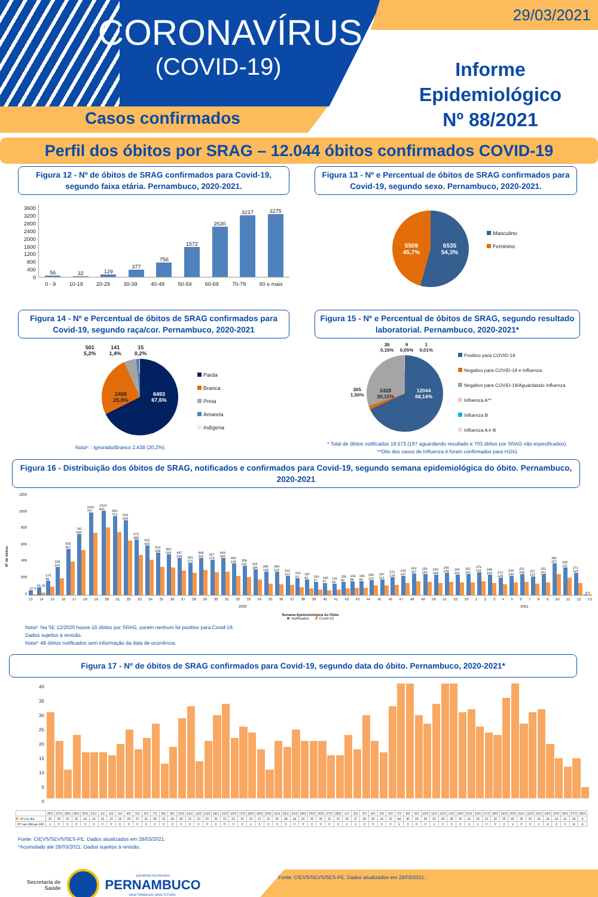CORONAVÍRUS
(COVID-19)
Casos confirmados
29/03/2021
Informe Epidemiológico
Nº 88/2021
Perfil dos óbitos por SRAG – 12.044 óbitos confirmados COVID-19
Figura 12 - Nº de óbitos de SRAG confirmados para Covid-19, segundo faixa etária. Pernambuco, 2020-2021.
3600
3200
2800
2400
2000
1600
1200
800
400
0
56
32
129
377
756
1572
2630
3217
3275
0 - 9 10-19 20-29 30-39 40-49 50-59 60-69 70-79 80 e mais
Figura 13 - Nº e Percentual de óbitos de SRAG confirmados para Covid-19, segundo sexo. Pernambuco, 2020-2021.
5509
45,7% 6535
54,3%
Masculino
Feminino
Figura 14 - Nº e Percentual de óbitos de SRAG confirmados para Covid-19, segundo raça/cor. Pernambuco, 2020-2021
501
5,2% 141
1,4% 15
0,2%
2456
25,6% 6493
67,6%
Parda
Branca
Preta
Amarela
Indígena
Nota¹: : Ignorado/Branco 2.438 (20,2%).
Figura 15 - Nº e Percentual de óbitos de SRAG, segundo resultado laboratorial. Pernambuco, 2020-2021*
26
0,15% 9
0,05% 1
0,01%
265
1,50%
5328
30,15% 12044
68,14%
Positivo para COVID-19
Negativo para COVID-19 e Influenza
Negativo para COVID-19/Aguardando Influenza
Influenza A**
Influenza B
Influenza A e B
* Total de óbitos notificados 18.573 (197 aguardando resultado e 703 óbitos por SRAG não especificados).
**Oito dos casos de Influenza A foram confirmados para H1N1
Figura 16 - Distribuição dos óbitos de SRAG, notificados e confirmados para Covid-19, segundo semana epidemiológica do óbito. Pernambuco, 2020-2021
Nº de óbitos
1200
1000
800
600
400
200
0
57 5
91 32
174 98
338 206
555 407
740 546
1000 757
1020 821
959 763
904 656
672 489
602 429
514 338
492 336
447 294
391 270
448 302
427 279
449 285
383 234
358 215
315 186
285 135
284 131
232 122
201 92
187 82
160 67
146 57
141 68
156 82
164 88
165 89
184 113
187 113
221 124
234 147
262 167
256 159
246 148
266 158
246 152
252 152
279 164
248 146
213 128
234 149
251 158
227 137
251 151
381 257
335 211
271 145
8 4
13 14 15 16 17 18 19 20 21 22 23 24 25 26 27 28 29 30 31 32 33 34 35 36 37 38 39 40 41 42 43 44 45 46 47 48 49 50 51 52 53 1 2 3 4 5 6 7 8 9 10 11 12 13
2020 2021
Semana Epidemiológica do Óbito
Notificados Covid-19
Nota¹: Na SE 12/2020 houve 16 óbitos por SRAG, porém nenhum foi positivo para Covid-19.
Dados sujeitos à revisão.
Nota²: 48 óbitos notificados sem informação da data de ocorrência.
Figura 17 - Nº de óbitos de SRAG confirmados para Covid-19, segundo data do óbito. Pernambuco, 2020-2021*
40
35
30
25
20
15
10
5
0
| | 26/1 | 27/1 | 28/1 | 29/1 | 30/1 | 31/1 | 1/2 | 2/2 | 3/2 | 4/2 | 5/2 | 6/2 | 7/2 | 8/2 | 9/2 | 10/2 | 11/2 | 12/2 | 13/2 | 14/2 | 15/2 | 16/2 | 17/2 | 18/2 | 19/2 | 20/2 | 21/2 | 22/2 | 23/2 | 24/2 | 25/2 | 26/2 | 27/2 | 28/2 | 1/3 | 2/3 | 3/3 | 4/3 | 5/3 | 6/3 | 7/3 | 8/3 | 9/3 | 10/3 | 11/3 | 12/3 | 13/3 | 14/3 | 15/3 | 16/3 | 17/3 | 18/3 | 19/3 | 20/3 | 21/3 | 22/3 | 23/3 | 24/3 | 25/3 | 26/3 | 27/3 | 28/3 |
| Nº por dia | 30 | 20 | 10 | 22 | 16 | 16 | 16 | 15 | 19 | 24 | 17 | 21 | 26 | 12 | 18 | 28 | 32 | 13 | 20 | 29 | 33 | 21 | 25 | 23 | 17 | 10 | 20 | 18 | 24 | 20 | 20 | 20 | 15 | 15 | 22 | 17 | 29 | 20 | 16 | 32 | 44 | 40 | 29 | 26 | 33 | 40 | 45 | 30 | 31 | 25 | 23 | 22 | 35 | 45 | 26 | 30 | 31 | 19 | 14 | 11 | 14 | 4 |
| Nº nas últimas 24h | 1 | 0 | 0 | 0 | 0 | 0 | 0 | 0 | 0 | 0 | 0 | 0 | 0 | 0 | 0 | 0 | 0 | 0 | 0 | 0 | 0 | 0 | 0 | 1 | 0 | 0 | 0 | 0 | 0 | 0 | 0 | 0 | 0 | 0 | 1 | 2 | 0 | 0 | 0 | 0 | 1 | 0 | 0 | 0 | 1 | 0 | 0 | 0 | 1 | 1 | 0 | 0 | 3 | 1 | 0 | 0 | 1 | 4 | 3 | 2 | 11 | 4 |
Fonte: CIEVS/SEVS/SES-PE. Dados atualizados em 28/03/2021.
*Acumulado até 28/03/2021. Dados sujeitos à revisão.
Secretaria de
Saúde
GOVERNO DO ESTADO
PERNAMBUCO
MAIS TRABALHO, MAIS FUTURO.
Fonte: CIEVS/SEVS/SES-PE. Dados atualizados em 28/03/2021.